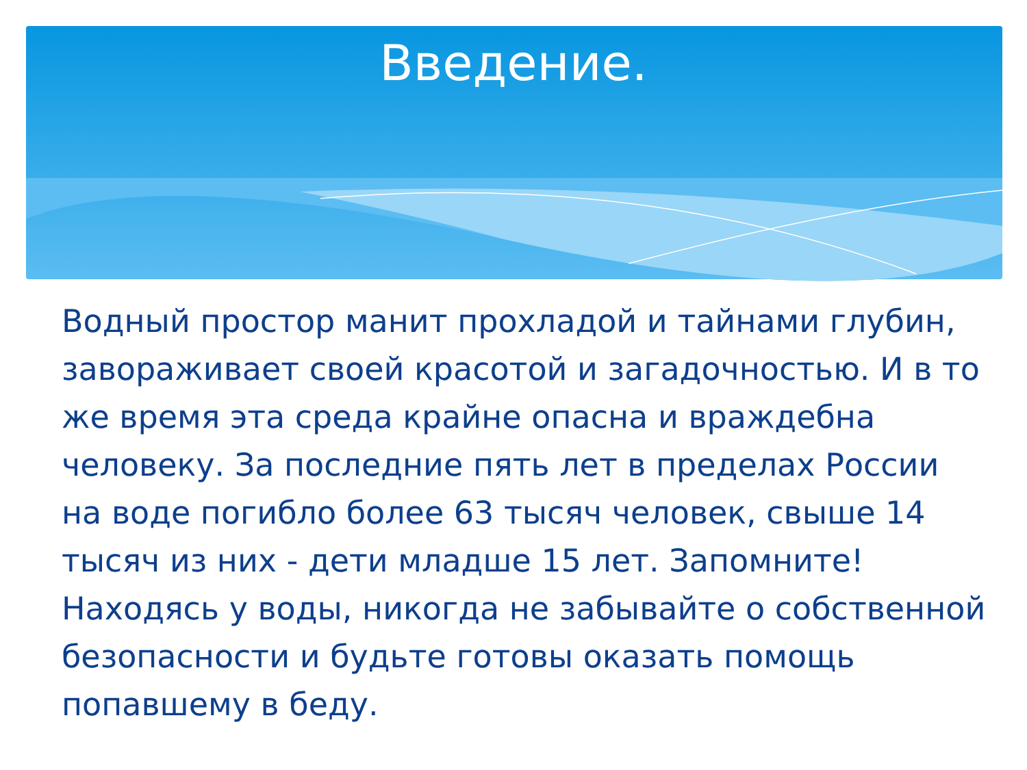Введение.
Водный простор манит прохладой и тайнами глубин, завораживает своей красотой и загадочностью. И в то же время эта среда крайне опасна и враждебна человеку. За последние пять лет в пределах России на воде погибло более 63 тысяч человек, свыше 14 тысяч из них - дети младше 15 лет. Запомните! Находясь у воды, никогда не забывайте о собственной безопасности и будьте готовы оказать помощь попавшему в беду.